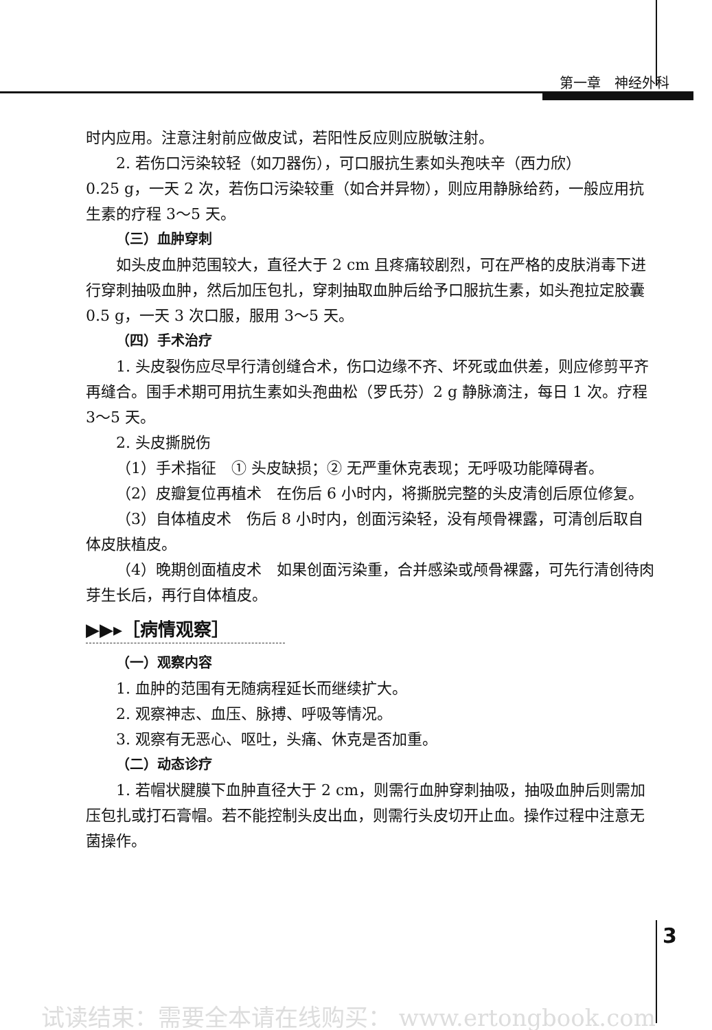第一章　神经外科
时内应用。注意注射前应做皮试，若阳性反应则应脱敏注射。
2. 若伤口污染较轻（如刀器伤），可口服抗生素如头孢呋辛（西力欣）
0.25 g，一天 2 次，若伤口污染较重（如合并异物），则应用静脉给药，一般应用抗生素的疗程 3～5 天。
（三）血肿穿刺
如头皮血肿范围较大，直径大于 2 cm 且疼痛较剧烈，可在严格的皮肤消毒下进行穿刺抽吸血肿，然后加压包扎，穿刺抽取血肿后给予口服抗生素，如头孢拉定胶囊 0.5 g，一天 3 次口服，服用 3～5 天。
（四）手术治疗
1. 头皮裂伤应尽早行清创缝合术，伤口边缘不齐、坏死或血供差，则应修剪平齐再缝合。围手术期可用抗生素如头孢曲松（罗氏芬）2 g 静脉滴注，每日 1 次。疗程 3～5 天。
2. 头皮撕脱伤
（1）手术指征　① 头皮缺损；② 无严重休克表现；无呼吸功能障碍者。
（2）皮瓣复位再植术　在伤后 6 小时内，将撕脱完整的头皮清创后原位修复。
（3）自体植皮术　伤后 8 小时内，创面污染轻，没有颅骨裸露，可清创后取自体皮肤植皮。
（4）晚期创面植皮术　如果创面污染重，合并感染或颅骨裸露，可先行清创待肉芽生长后，再行自体植皮。
▶▶▸［病情观察］
（一）观察内容
1. 血肿的范围有无随病程延长而继续扩大。
2. 观察神志、血压、脉搏、呼吸等情况。
3. 观察有无恶心、呕吐，头痛、休克是否加重。
（二）动态诊疗
1. 若帽状腱膜下血肿直径大于 2 cm，则需行血肿穿刺抽吸，抽吸血肿后则需加压包扎或打石膏帽。若不能控制头皮出血，则需行头皮切开止血。操作过程中注意无菌操作。
3
试读结束：需要全本请在线购买： www.ertongbook.com